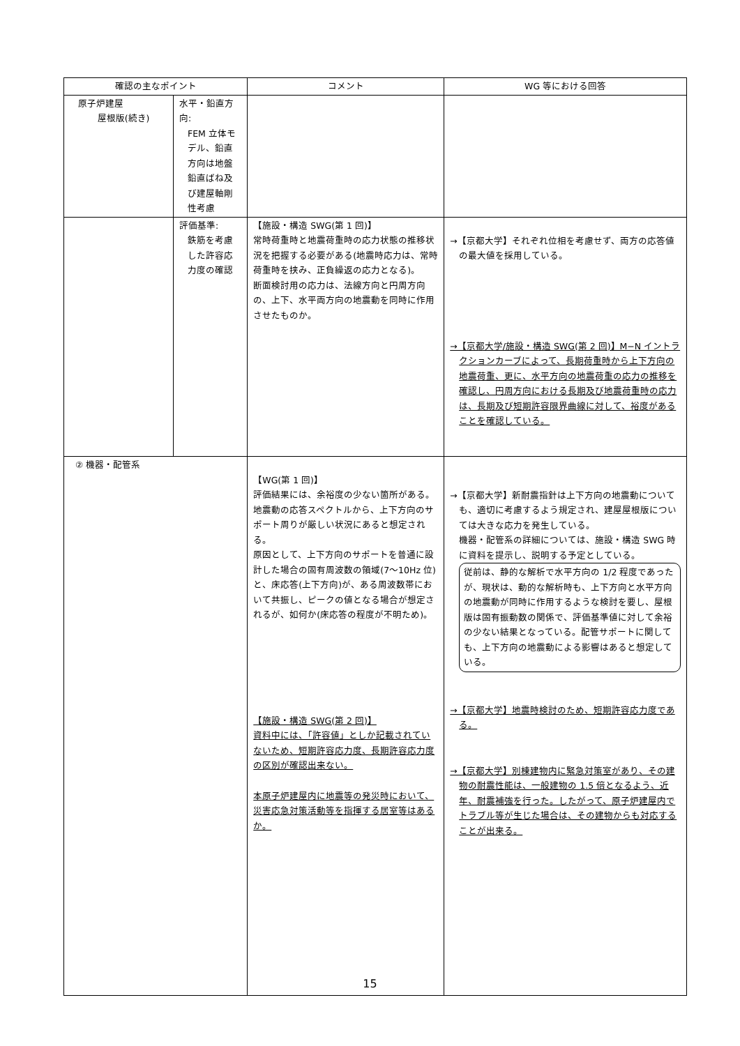| 確認の主なポイント | | コメント | WG 等における回答 |
| --- | --- | --- | --- |
| 原子炉建屋 屋根版(続き) | 水平・鉛直方向: FEM 立体モデル、鉛直方向は地盤鉛直ばね及び建屋軸剛性考慮 | | |
| | 評価基準: 鉄筋を考慮した許容応力度の確認 | 【施設・構造 SWG(第 1 回)】 常時荷重時と地震荷重時の応力状態の推移状況を把握する必要がある(地震時応力は、常時荷重時を挟み、正負繰返の応力となる)。 断面検討用の応力は、法線方向と円周方向の、上下、水平両方向の地震動を同時に作用させたものか。 | →【京都大学】それぞれ位相を考慮せず、両方の応答値の最大値を採用している。 →【京都大学/施設・構造 SWG(第 2 回)】M−N イントラクションカーブによって、長期荷重時から上下方向の地震荷重、更に、水平方向の地震荷重の応力の推移を確認し、円周方向における長期及び地震荷重時の応力は、長期及び短期許容限界曲線に対して、裕度があることを確認している。 |
| ② 機器・配管系 | | 【WG(第 1 回)】 評価結果には、余裕度の少ない箇所がある。 地震動の応答スペクトルから、上下方向のサポート周りが厳しい状況にあると想定される。 原因として、上下方向のサポートを普通に設計した場合の固有周波数の領域(7〜10Hz 位)と、床応答(上下方向)が、ある周波数帯において共振し、ピークの値となる場合が想定されるが、如何か(床応答の程度が不明ため)。 【施設・構造 SWG(第 2 回)】 資料中には、「許容値」としか記載されていないため、短期許容応力度、長期許容応力度の区別が確認出来ない。 本原子炉建屋内に地震等の発災時において、災害応急対策活動等を指揮する居室等はあるか。 | →【京都大学】新耐震指針は上下方向の地震動についても、適切に考慮するよう規定され、建屋屋根版については大きな応力を発生している。 機器・配管系の詳細については、施設・構造 SWG 時に資料を提示し、説明する予定としている。 従前は、静的な解析で水平方向の 1/2 程度であったが、現状は、動的な解析時も、上下方向と水平方向の地震動が同時に作用するような検討を要し、屋根版は固有振動数の関係で、評価基準値に対して余裕の少ない結果となっている。配管サポートに関しても、上下方向の地震動による影響はあると想定している。 →【京都大学】地震時検討のため、短期許容応力度である。 →【京都大学】別棟建物内に緊急対策室があり、その建物の耐震性能は、一般建物の 1.5 倍となるよう、近年、耐震補強を行った。したがって、原子炉建屋内でトラブル等が生じた場合は、その建物からも対応することが出来る。 |
15